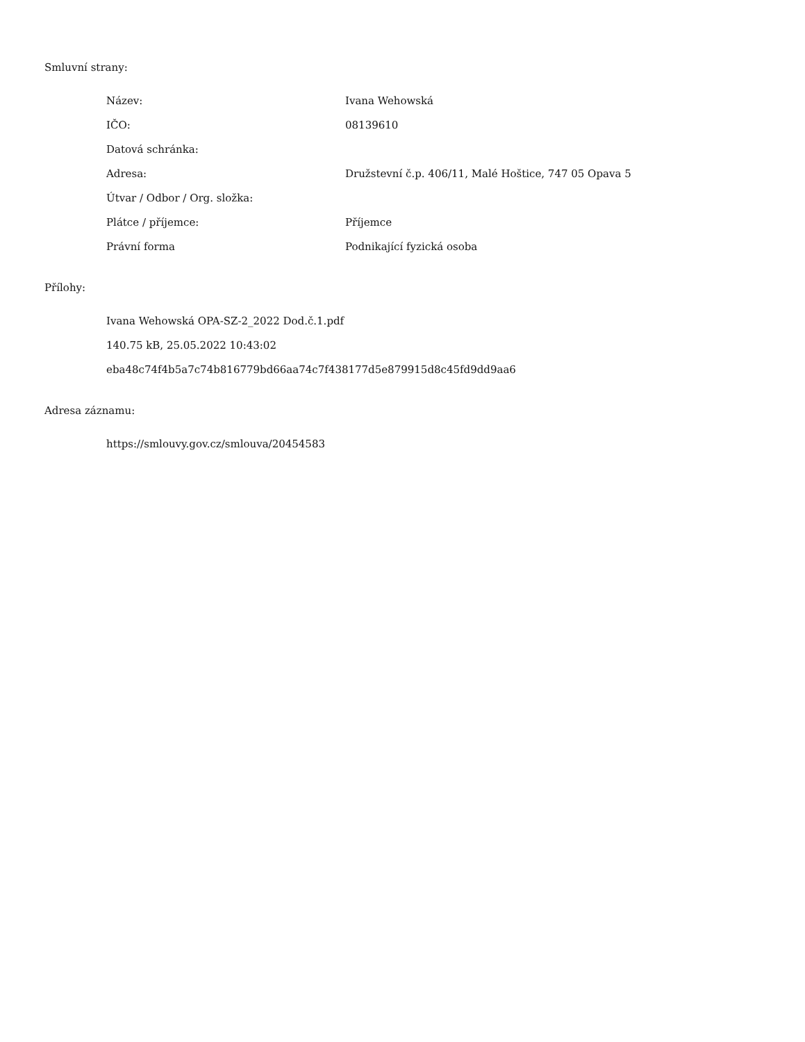Smluvní strany:
| Název: | Ivana Wehowská |
| IČO: | 08139610 |
| Datová schránka: | |
| Adresa: | Družstevní č.p. 406/11, Malé Hoštice, 747 05 Opava 5 |
| Útvar / Odbor / Org. složka: | |
| Plátce / příjemce: | Příjemce |
| Právní forma | Podnikající fyzická osoba |
Přílohy:
Ivana Wehowská OPA-SZ-2_2022 Dod.č.1.pdf
140.75 kB, 25.05.2022 10:43:02
eba48c74f4b5a7c74b816779bd66aa74c7f438177d5e879915d8c45fd9dd9aa6
Adresa záznamu:
https://smlouvy.gov.cz/smlouva/20454583